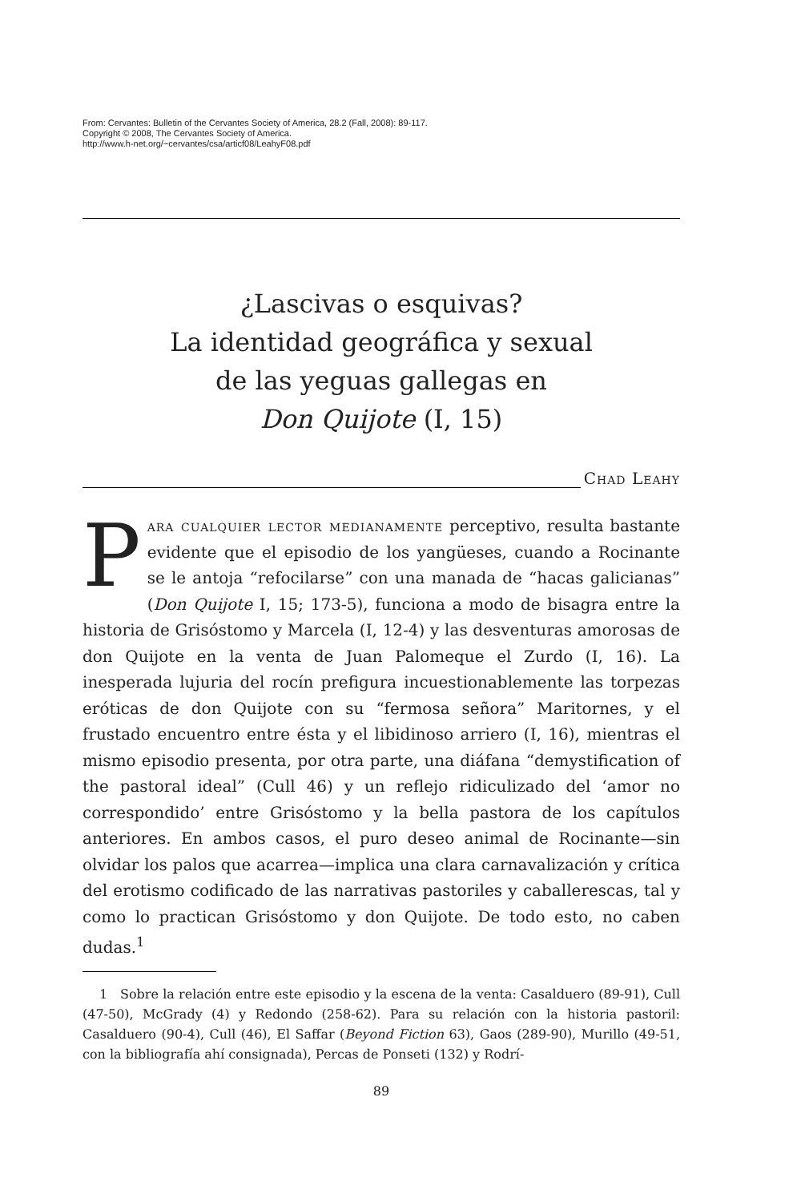From: Cervantes: Bulletin of the Cervantes Society of America, 28.2 (Fall, 2008): 89-117.
Copyright © 2008, The Cervantes Society of America.
http://www.h-net.org/~cervantes/csa/articf08/LeahyF08.pdf
¿Lascivas o esquivas?
La identidad geográfica y sexual
de las yeguas gallegas en
Don Quijote (I, 15)
Chad Leahy
Para cualquier lector medianamente perceptivo, resulta bastante evidente que el episodio de los yangüeses, cuando a Rocinante se le antoja “refocilarse” con una manada de “hacas galicianas” (Don Quijote I, 15; 173-5), funciona a modo de bisagra entre la historia de Grisóstomo y Marcela (I, 12-4) y las desventuras amorosas de don Quijote en la venta de Juan Palomeque el Zurdo (I, 16). La inesperada lujuria del rocín prefigura incuestionablemente las torpezas eróticas de don Quijote con su “fermosa señora” Maritornes, y el frustado encuentro entre ésta y el libidinoso arriero (I, 16), mientras el mismo episodio presenta, por otra parte, una diáfana “demystification of the pastoral ideal” (Cull 46) y un reflejo ridiculizado del ‘amor no correspondido’ entre Grisóstomo y la bella pastora de los capítulos anteriores. En ambos casos, el puro deseo animal de Rocinante—sin olvidar los palos que acarrea—implica una clara carnavalización y crítica del erotismo codificado de las narrativas pastoriles y caballerescas, tal y como lo practican Grisóstomo y don Quijote. De todo esto, no caben dudas.<sup>1</sup>
1 Sobre la relación entre este episodio y la escena de la venta: Casalduero (89-91), Cull (47-50), McGrady (4) y Redondo (258-62). Para su relación con la historia pastoril: Casalduero (90-4), Cull (46), El Saffar (Beyond Fiction 63), Gaos (289-90), Murillo (49-51, con la bibliografía ahí consignada), Percas de Ponseti (132) y Rodrí-
89